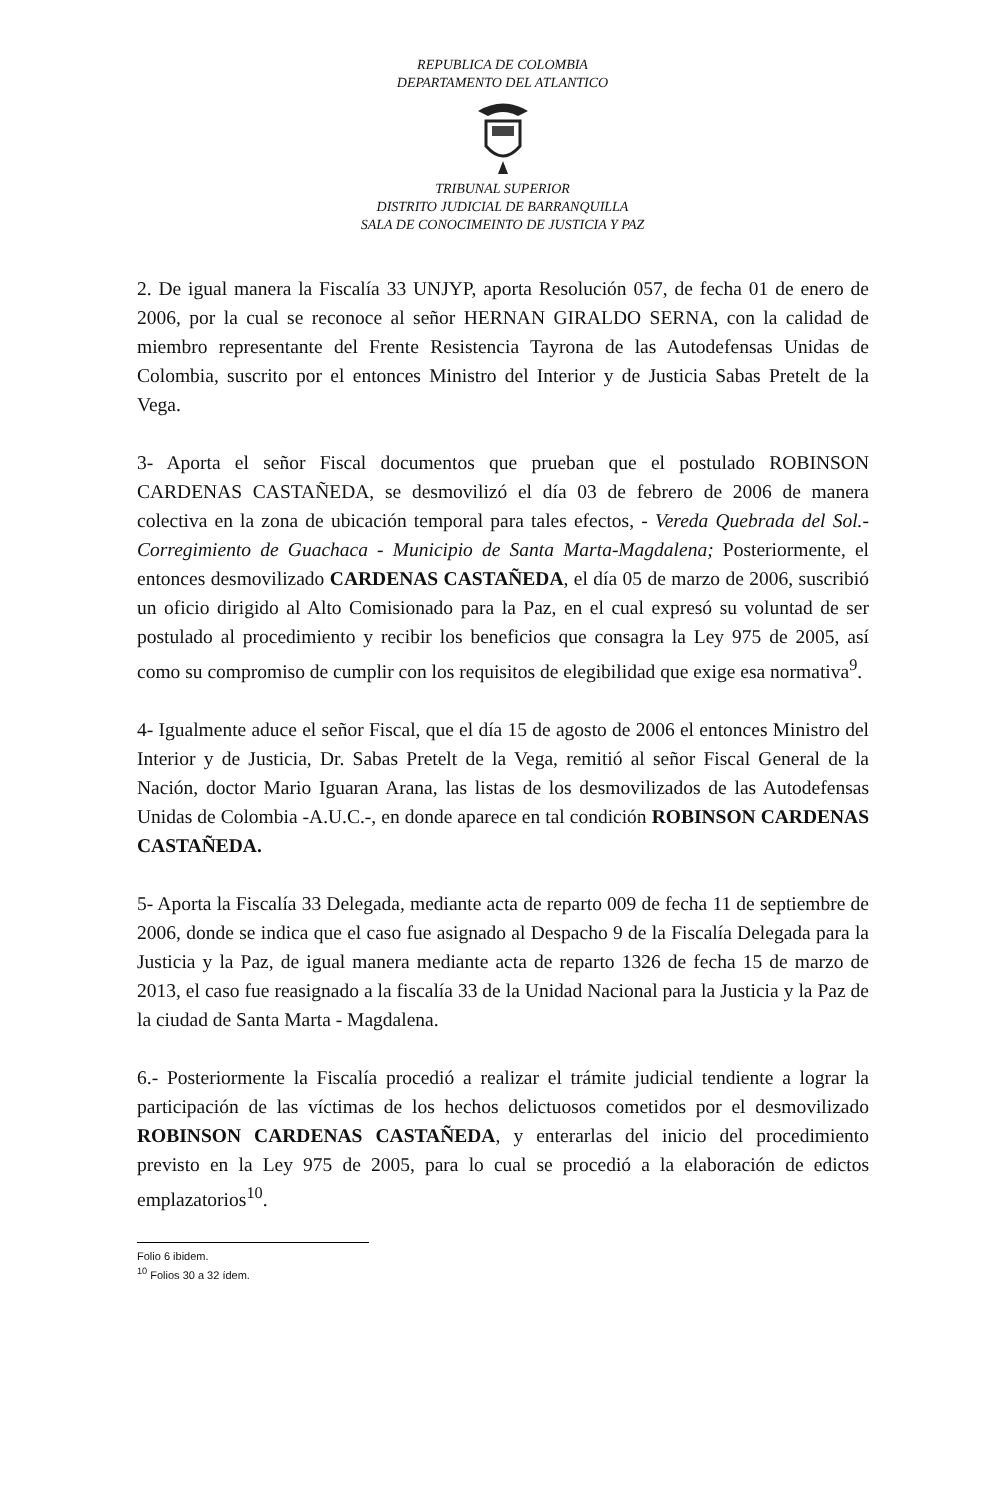REPUBLICA DE COLOMBIA
DEPARTAMENTO DEL ATLANTICO
TRIBUNAL SUPERIOR
DISTRITO JUDICIAL DE BARRANQUILLA
SALA DE CONOCIMEINTO DE JUSTICIA Y PAZ
2. De igual manera la Fiscalía 33 UNJYP, aporta Resolución 057, de fecha 01 de enero de 2006, por la cual se reconoce al señor HERNAN GIRALDO SERNA, con la calidad de miembro representante del Frente Resistencia Tayrona de las Autodefensas Unidas de Colombia, suscrito por el entonces Ministro del Interior y de Justicia Sabas Pretelt de la Vega.
3- Aporta el señor Fiscal documentos que prueban que el postulado ROBINSON CARDENAS CASTAÑEDA, se desmovilizó el día 03 de febrero de 2006 de manera colectiva en la zona de ubicación temporal para tales efectos, - Vereda Quebrada del Sol.- Corregimiento de Guachaca - Municipio de Santa Marta-Magdalena; Posteriormente, el entonces desmovilizado CARDENAS CASTAÑEDA, el día 05 de marzo de 2006, suscribió un oficio dirigido al Alto Comisionado para la Paz, en el cual expresó su voluntad de ser postulado al procedimiento y recibir los beneficios que consagra la Ley 975 de 2005, así como su compromiso de cumplir con los requisitos de elegibilidad que exige esa normativa<sup>9</sup>.
4- Igualmente aduce el señor Fiscal, que el día 15 de agosto de 2006 el entonces Ministro del Interior y de Justicia, Dr. Sabas Pretelt de la Vega, remitió al señor Fiscal General de la Nación, doctor Mario Iguaran Arana, las listas de los desmovilizados de las Autodefensas Unidas de Colombia -A.U.C.-, en donde aparece en tal condición ROBINSON CARDENAS CASTAÑEDA.
5- Aporta la Fiscalía 33 Delegada, mediante acta de reparto 009 de fecha 11 de septiembre de 2006, donde se indica que el caso fue asignado al Despacho 9 de la Fiscalía Delegada para la Justicia y la Paz, de igual manera mediante acta de reparto 1326 de fecha 15 de marzo de 2013, el caso fue reasignado a la fiscalía 33 de la Unidad Nacional para la Justicia y la Paz de la ciudad de Santa Marta - Magdalena.
6.- Posteriormente la Fiscalía procedió a realizar el trámite judicial tendiente a lograr la participación de las víctimas de los hechos delictuosos cometidos por el desmovilizado ROBINSON CARDENAS CASTAÑEDA, y enterarlas del inicio del procedimiento previsto en la Ley 975 de 2005, para lo cual se procedió a la elaboración de edictos emplazatorios<sup>10</sup>.
Folio 6 ibidem.
<sup>10</sup> Folios 30 a 32 ídem.